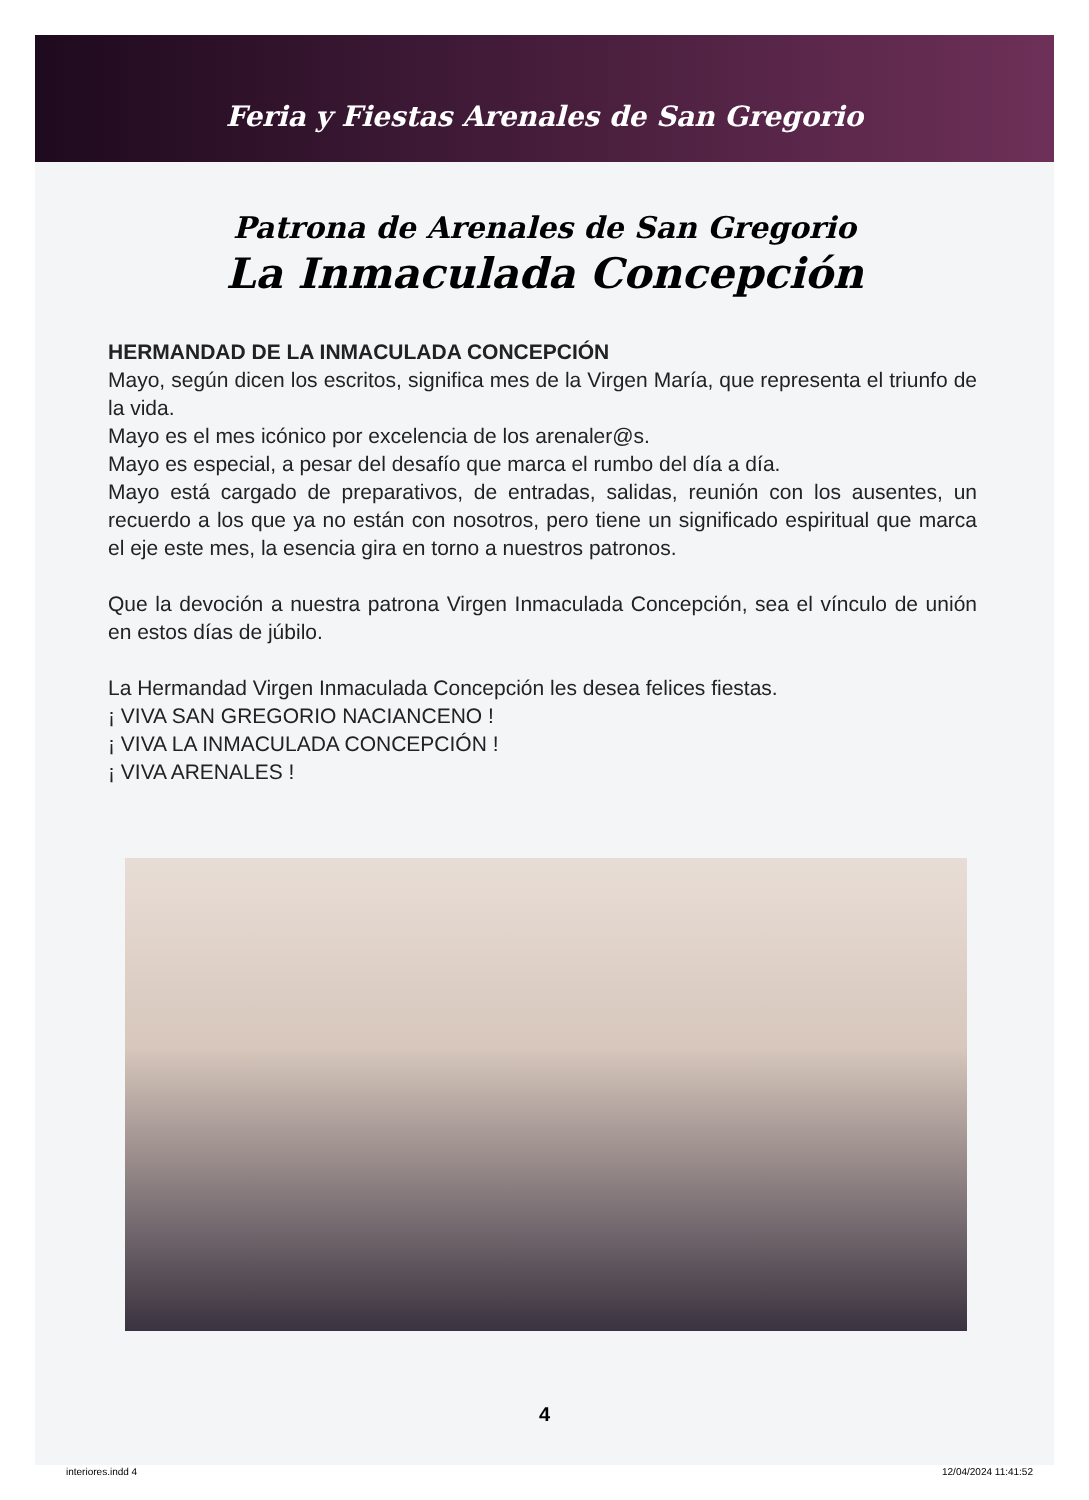Feria y Fiestas Arenales de San Gregorio
Patrona de Arenales de San Gregorio
La Inmaculada Concepción
HERMANDAD DE LA INMACULADA CONCEPCIÓN
Mayo, según dicen los escritos, significa mes de la Virgen María, que representa el triunfo de la vida.
Mayo es el mes icónico por excelencia de los arenaler@s.
Mayo es especial, a pesar del desafío que marca el rumbo del día a día.
Mayo está cargado de preparativos, de entradas, salidas, reunión con los ausentes, un recuerdo a los que ya no están con nosotros, pero tiene un significado espiritual que marca el eje este mes, la esencia gira en torno a nuestros patronos.
Que la devoción a nuestra patrona Virgen Inmaculada Concepción, sea el vínculo de unión en estos días de júbilo.
La Hermandad Virgen Inmaculada Concepción les desea felices fiestas.
¡ VIVA SAN GREGORIO NACIANCENO !
¡ VIVA LA INMACULADA CONCEPCIÓN !
¡ VIVA ARENALES !
4
interiores.indd 4 12/04/2024 11:41:52